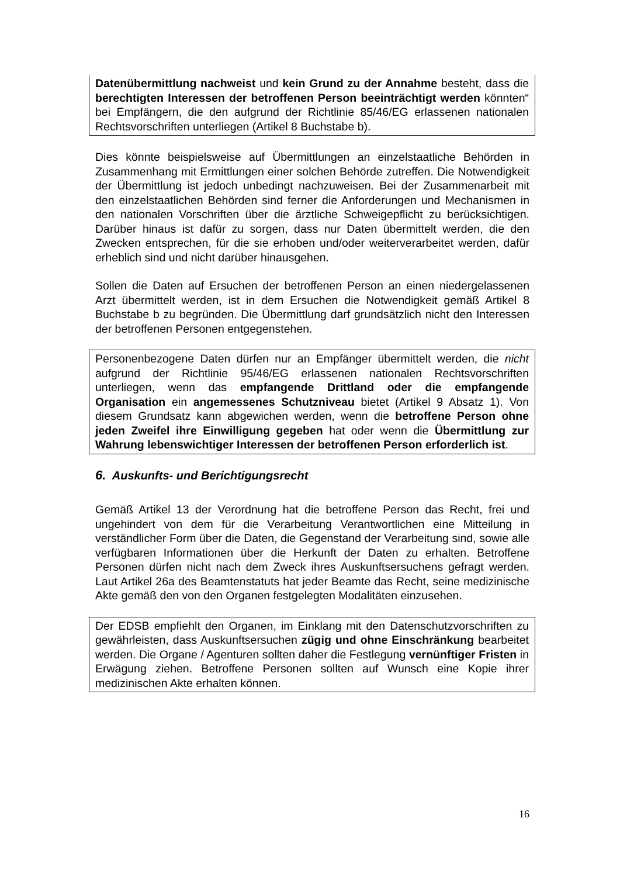Datenübermittlung nachweist und kein Grund zu der Annahme besteht, dass die berechtigten Interessen der betroffenen Person beeinträchtigt werden könnten“ bei Empfängern, die den aufgrund der Richtlinie 85/46/EG erlassenen nationalen Rechtsvorschriften unterliegen (Artikel 8 Buchstabe b).
Dies könnte beispielsweise auf Übermittlungen an einzelstaatliche Behörden in Zusammenhang mit Ermittlungen einer solchen Behörde zutreffen. Die Notwendigkeit der Übermittlung ist jedoch unbedingt nachzuweisen. Bei der Zusammenarbeit mit den einzelstaatlichen Behörden sind ferner die Anforderungen und Mechanismen in den nationalen Vorschriften über die ärztliche Schweigepflicht zu berücksichtigen. Darüber hinaus ist dafür zu sorgen, dass nur Daten übermittelt werden, die den Zwecken entsprechen, für die sie erhoben und/oder weiterverarbeitet werden, dafür erheblich sind und nicht darüber hinausgehen.
Sollen die Daten auf Ersuchen der betroffenen Person an einen niedergelassenen Arzt übermittelt werden, ist in dem Ersuchen die Notwendigkeit gemäß Artikel 8 Buchstabe b zu begründen. Die Übermittlung darf grundsätzlich nicht den Interessen der betroffenen Personen entgegenstehen.
Personenbezogene Daten dürfen nur an Empfänger übermittelt werden, die nicht aufgrund der Richtlinie 95/46/EG erlassenen nationalen Rechtsvorschriften unterliegen, wenn das empfangende Drittland oder die empfangende Organisation ein angemessenes Schutzniveau bietet (Artikel 9 Absatz 1). Von diesem Grundsatz kann abgewichen werden, wenn die betroffene Person ohne jeden Zweifel ihre Einwilligung gegeben hat oder wenn die Übermittlung zur Wahrung lebenswichtiger Interessen der betroffenen Person erforderlich ist.
6. Auskunfts- und Berichtigungsrecht
Gemäß Artikel 13 der Verordnung hat die betroffene Person das Recht, frei und ungehindert von dem für die Verarbeitung Verantwortlichen eine Mitteilung in verständlicher Form über die Daten, die Gegenstand der Verarbeitung sind, sowie alle verfügbaren Informationen über die Herkunft der Daten zu erhalten. Betroffene Personen dürfen nicht nach dem Zweck ihres Auskunftsersuchens gefragt werden. Laut Artikel 26a des Beamtenstatuts hat jeder Beamte das Recht, seine medizinische Akte gemäß den von den Organen festgelegten Modalitäten einzusehen.
Der EDSB empfiehlt den Organen, im Einklang mit den Datenschutzvorschriften zu gewährleisten, dass Auskunftsersuchen zügig und ohne Einschränkung bearbeitet werden. Die Organe / Agenturen sollten daher die Festlegung vernünftiger Fristen in Erwägung ziehen. Betroffene Personen sollten auf Wunsch eine Kopie ihrer medizinischen Akte erhalten können.
16